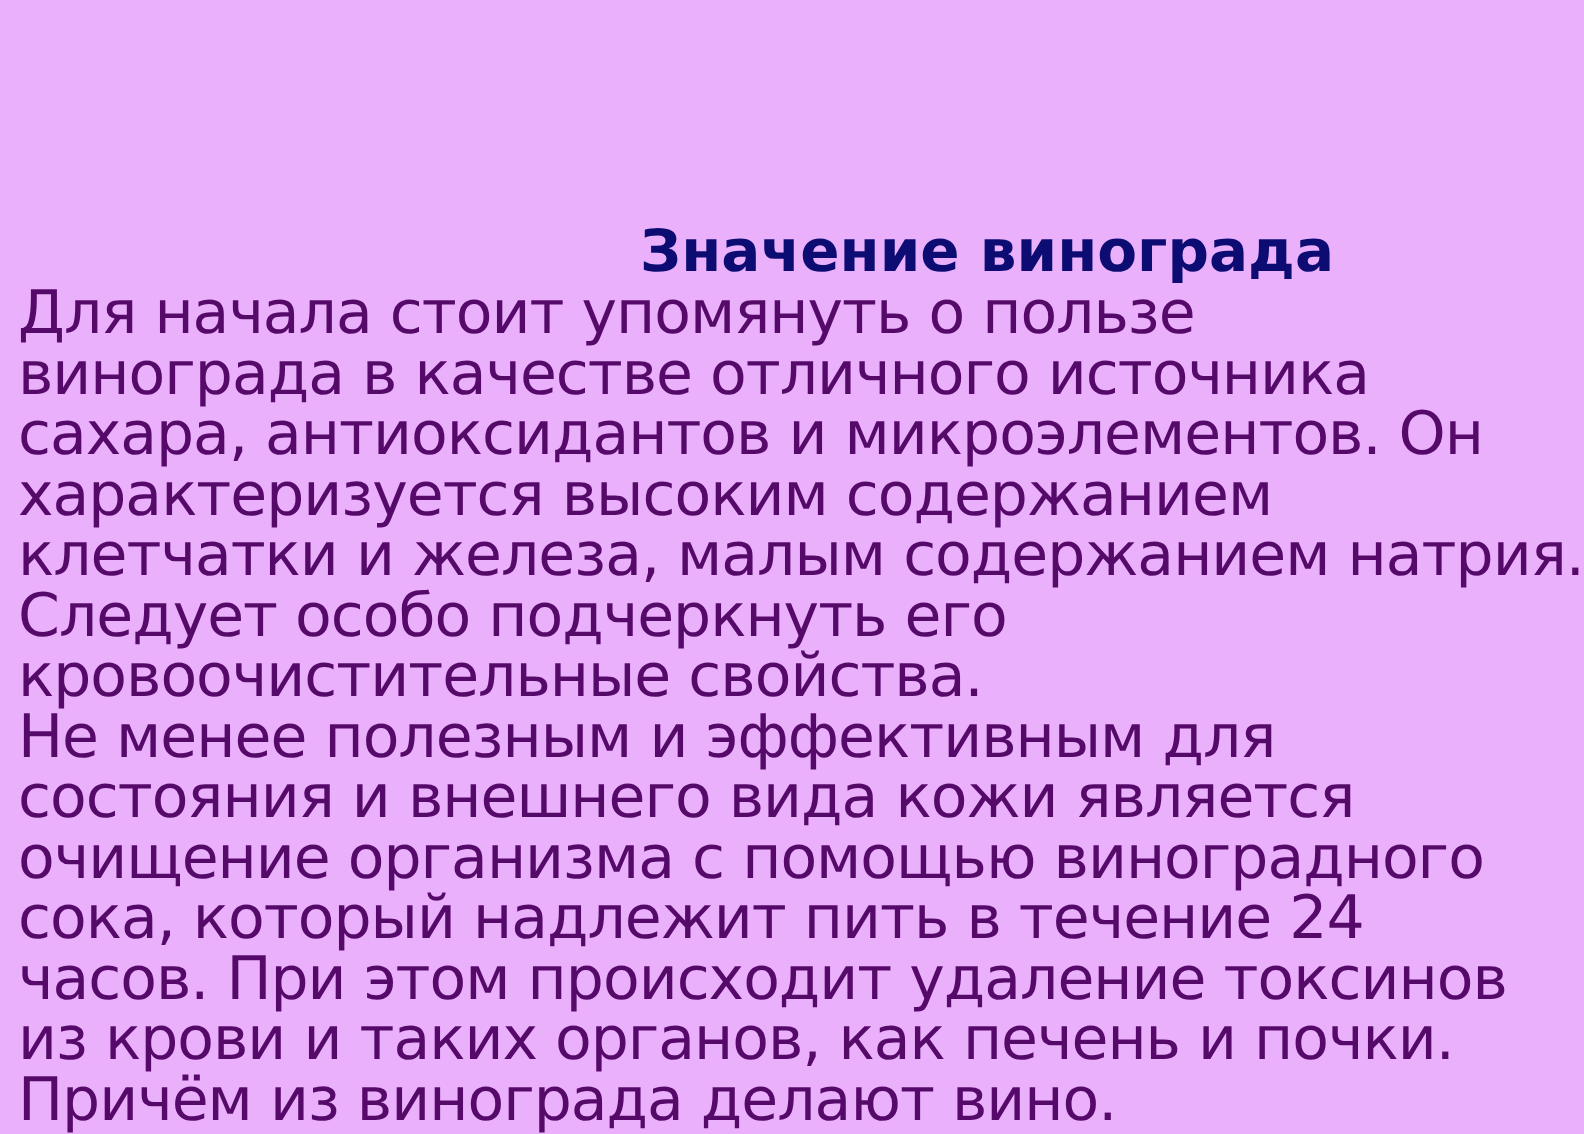Значение винограда
Для начала стоит упомянуть о пользе
винограда в качестве отличного источника
сахара, антиоксидантов и микроэлементов. Он
характеризуется высоким содержанием
клетчатки и железа, малым содержанием натрия.
Следует особо подчеркнуть его
кровоочистительные свойства.
Не менее полезным и эффективным для
состояния и внешнего вида кожи является
очищение организма с помощью виноградного
сока, который надлежит пить в течение 24
часов. При этом происходит удаление токсинов
из крови и таких органов, как печень и почки.
Причём из винограда делают вино.